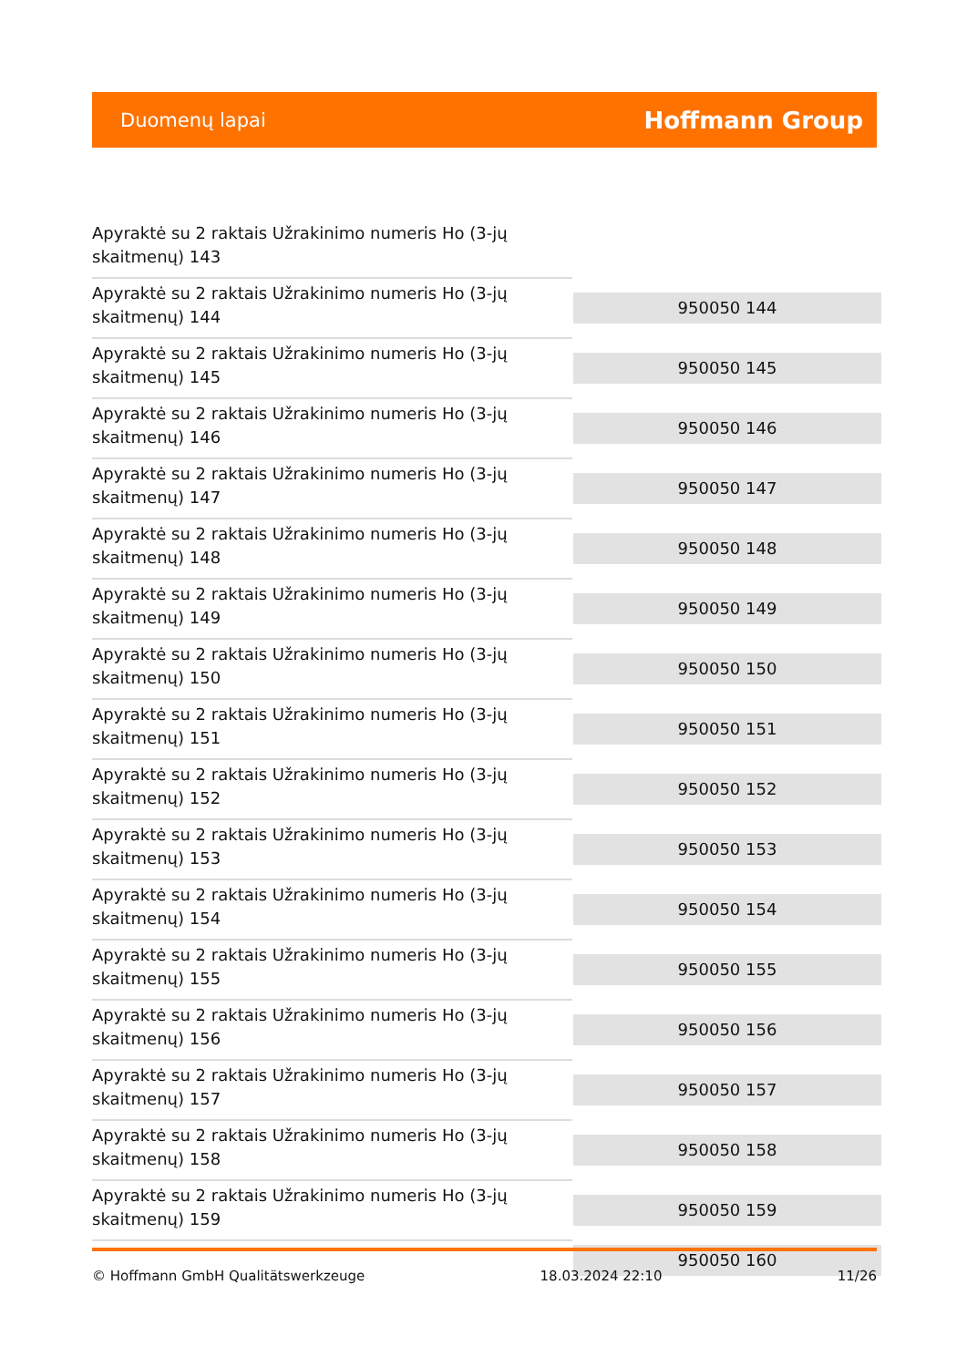Duomenų lapai Hoffmann Group
| Apyraktė su 2 raktais Užrakinimo numeris Ho (3-jų skaitmenų) 143 | |
| Apyraktė su 2 raktais Užrakinimo numeris Ho (3-jų skaitmenų) 144 | 950050 144 |
| Apyraktė su 2 raktais Užrakinimo numeris Ho (3-jų skaitmenų) 145 | 950050 145 |
| Apyraktė su 2 raktais Užrakinimo numeris Ho (3-jų skaitmenų) 146 | 950050 146 |
| Apyraktė su 2 raktais Užrakinimo numeris Ho (3-jų skaitmenų) 147 | 950050 147 |
| Apyraktė su 2 raktais Užrakinimo numeris Ho (3-jų skaitmenų) 148 | 950050 148 |
| Apyraktė su 2 raktais Užrakinimo numeris Ho (3-jų skaitmenų) 149 | 950050 149 |
| Apyraktė su 2 raktais Užrakinimo numeris Ho (3-jų skaitmenų) 150 | 950050 150 |
| Apyraktė su 2 raktais Užrakinimo numeris Ho (3-jų skaitmenų) 151 | 950050 151 |
| Apyraktė su 2 raktais Užrakinimo numeris Ho (3-jų skaitmenų) 152 | 950050 152 |
| Apyraktė su 2 raktais Užrakinimo numeris Ho (3-jų skaitmenų) 153 | 950050 153 |
| Apyraktė su 2 raktais Užrakinimo numeris Ho (3-jų skaitmenų) 154 | 950050 154 |
| Apyraktė su 2 raktais Užrakinimo numeris Ho (3-jų skaitmenų) 155 | 950050 155 |
| Apyraktė su 2 raktais Užrakinimo numeris Ho (3-jų skaitmenų) 156 | 950050 156 |
| Apyraktė su 2 raktais Užrakinimo numeris Ho (3-jų skaitmenų) 157 | 950050 157 |
| Apyraktė su 2 raktais Užrakinimo numeris Ho (3-jų skaitmenų) 158 | 950050 158 |
| Apyraktė su 2 raktais Užrakinimo numeris Ho (3-jų skaitmenų) 159 | 950050 159 |
| | 950050 160 |
© Hoffmann GmbH Qualitätswerkzeuge 18.03.2024 22:10 11/26